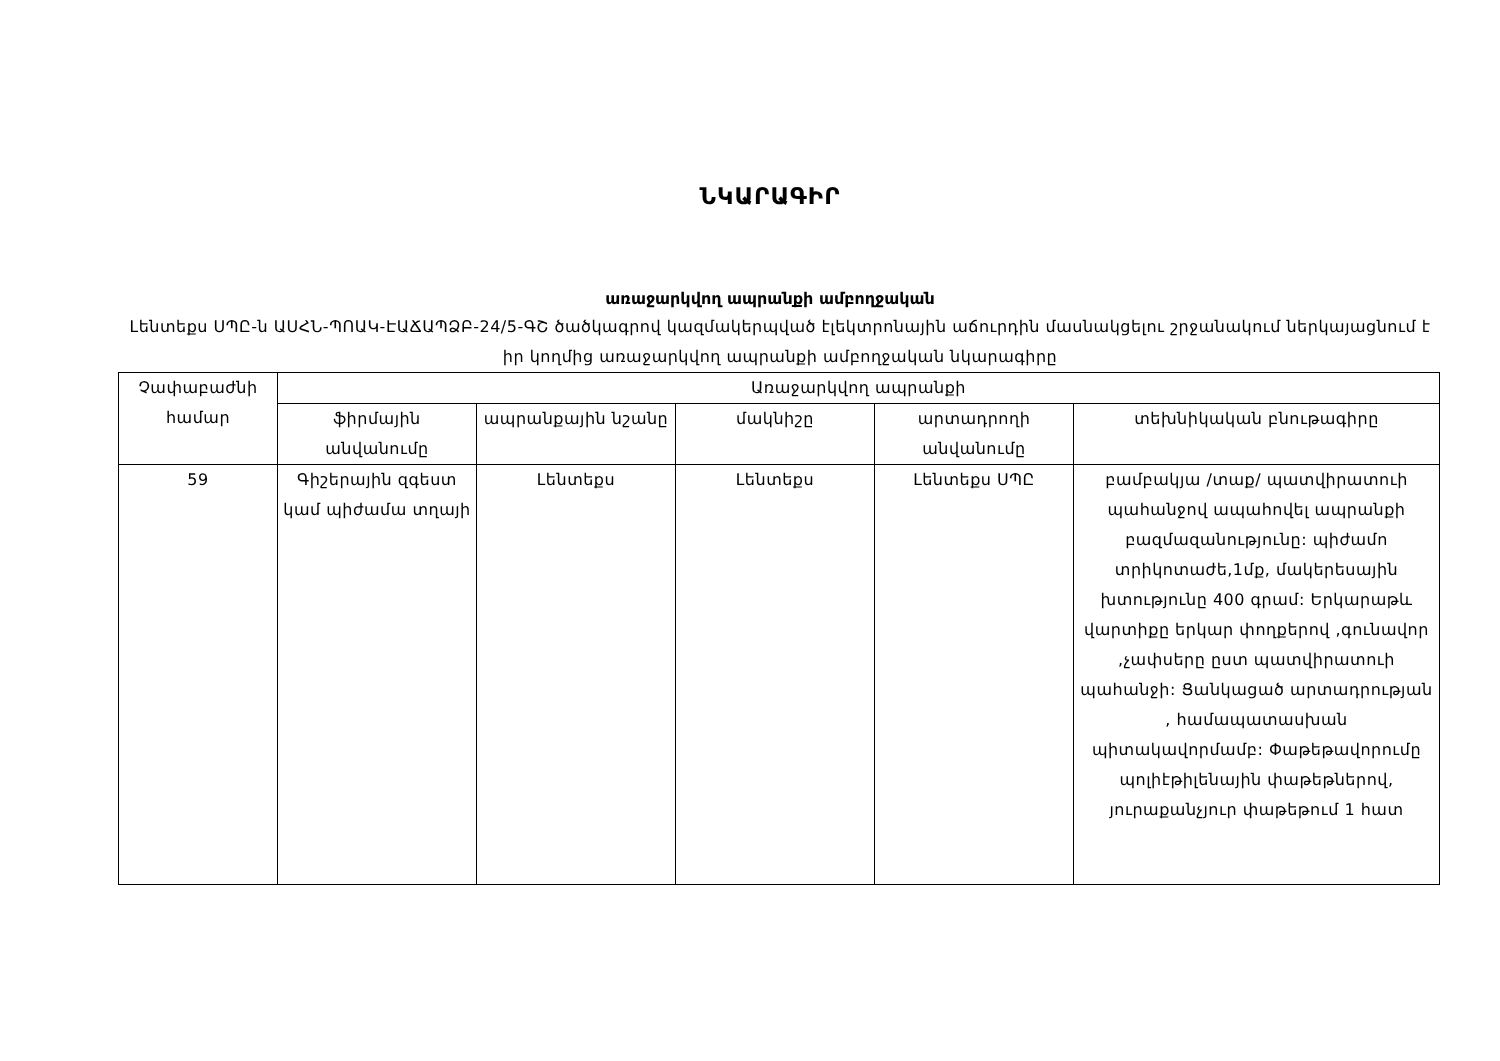ՆԿԱՐԱԳԻՐ
առաջարկվող ապրանքի ամբողջական
Լենտեքս ՍՊԸ-ն ԱՍՀՆ-ՊՈԱԿ-ԷԱՃԱՊՁԲ-24/5-ԳՇ ծածկագրով կազմակերպված էլեկտրոնային աճուրդին մասնակցելու շրջանակում ներկայացնում է իր կողմից առաջարկվող ապրանքի ամբողջական նկարագիրը
| Չափաբաժնի համար | Առաջարկվող ապրանքի | | | | |
| --- | --- | --- | --- | --- | --- |
| | ֆիրմային անվանումը | ապրանքային նշանը | մակնիշը | արտադրողի անվանումը | տեխնիկական բնութագիրը |
| 59 | Գիշերային զգեստ կամ պիժամա տղայի | Լենտեքս | Լենտեքս | Լենտեքս ՍՊԸ | բամբակյա /տաք/ պատվիրատուի պահանջով ապահովել ապրանքի բազմազանությունը: պիժամո տրիկոտաժե,1մք, մակերեսային խտությունը 400 գրամ: Երկարաթև վարտիքը երկար փողքերով ,գունավոր ,չափսերը ըստ պատվիրատուի պահանջի: Ցանկացած արտադրության , համապատասխան պիտակավորմամբ: Փաթեթավորումը պոլիէթիլենային փաթեթներով, յուրաքանչյուր փաթեթում 1 հատ |